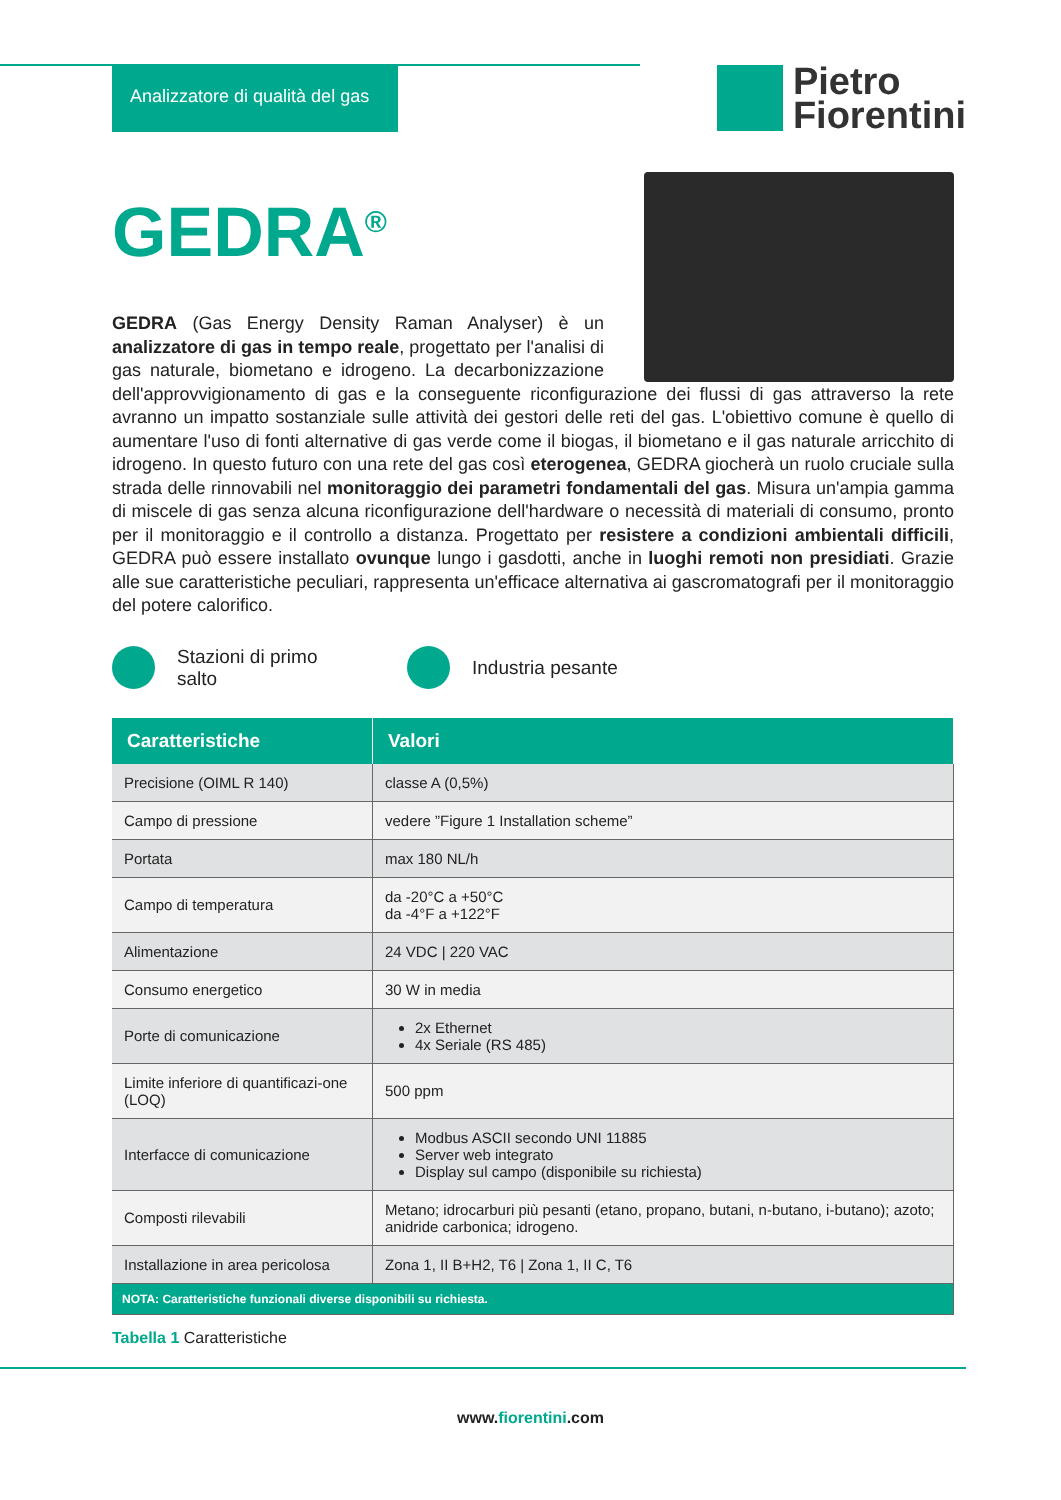Analizzatore di qualità del gas
Pietro
Fiorentini
GEDRA<sup>®</sup>
GEDRA (Gas Energy Density Raman Analyser) è un analizzatore di gas in tempo reale, progettato per l'analisi di gas naturale, biometano e idrogeno. La decarbonizzazione dell'approvvigionamento di gas e la conseguente riconfigurazione dei flussi di gas attraverso la rete avranno un impatto sostanziale sulle attività dei gestori delle reti del gas. L'obiettivo comune è quello di aumentare l'uso di fonti alternative di gas verde come il biogas, il biometano e il gas naturale arricchito di idrogeno. In questo futuro con una rete del gas così eterogenea, GEDRA giocherà un ruolo cruciale sulla strada delle rinnovabili nel monitoraggio dei parametri fondamentali del gas. Misura un'ampia gamma di miscele di gas senza alcuna riconfigurazione dell'hardware o necessità di materiali di consumo, pronto per il monitoraggio e il controllo a distanza. Progettato per resistere a condizioni ambientali difficili, GEDRA può essere installato ovunque lungo i gasdotti, anche in luoghi remoti non presidiati. Grazie alle sue caratteristiche peculiari, rappresenta un'efficace alternativa ai gascromatografi per il monitoraggio del potere calorifico.
Stazioni di primo salto Industria pesante
| Caratteristiche | Valori |
| --- | --- |
| Precisione (OIML R 140) | classe A (0,5%) |
| Campo di pressione | vedere ”Figure 1 Installation scheme” |
| Portata | max 180 NL/h |
| Campo di temperatura | da -20°C a +50°C da -4°F a +122°F |
| Alimentazione | 24 VDC / 220 VAC |
| Consumo energetico | 30 W in media |
| Porte di comunicazione | 2x Ethernet 4x Seriale (RS 485) |
| Limite inferiore di quantificazi-one (LOQ) | 500 ppm |
| Interfacce di comunicazione | Modbus ASCII secondo UNI 11885 Server web integrato Display sul campo (disponibile su richiesta) |
| Composti rilevabili | Metano; idrocarburi più pesanti (etano, propano, butani, n-butano, i-butano); azoto; anidride carbonica; idrogeno. |
| Installazione in area pericolosa | Zona 1, II B+H2, T6 / Zona 1, II C, T6 |
| NOTA: Caratteristiche funzionali diverse disponibili su richiesta. | |
Tabella 1 Caratteristiche
www.fiorentini.com